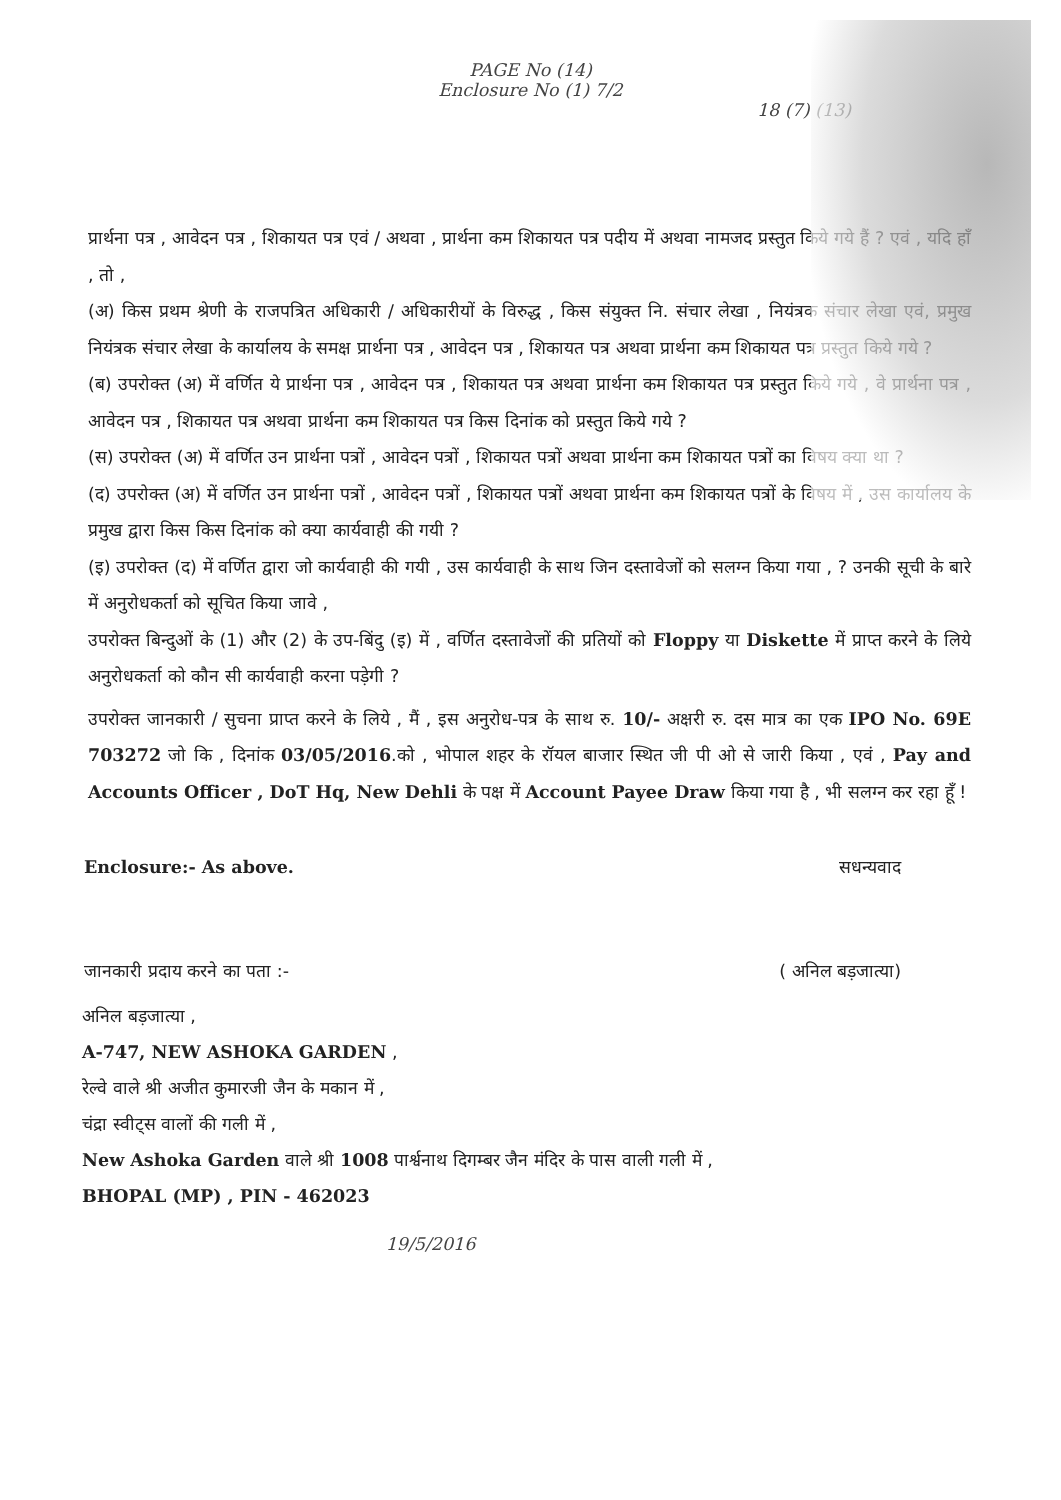PAGE No (14)
Enclosure No (1) 7/2
18 (7) (13)
प्रार्थना पत्र , आवेदन पत्र , शिकायत पत्र एवं / अथवा , प्रार्थना कम शिकायत पत्र पदीय में अथवा नामजद प्रस्तुत किये गये हैं ? एवं , यदि हाँ , तो ,
(अ) किस प्रथम श्रेणी के राजपत्रित अधिकारी / अधिकारीयों के विरुद्ध , किस संयुक्त नि. संचार लेखा , नियंत्रक संचार लेखा एवं, प्रमुख नियंत्रक संचार लेखा के कार्यालय के समक्ष प्रार्थना पत्र , आवेदन पत्र , शिकायत पत्र अथवा प्रार्थना कम शिकायत पत्र प्रस्तुत किये गये ?
(ब) उपरोक्त (अ) में वर्णित ये प्रार्थना पत्र , आवेदन पत्र , शिकायत पत्र अथवा प्रार्थना कम शिकायत पत्र प्रस्तुत किये गये , वे प्रार्थना पत्र , आवेदन पत्र , शिकायत पत्र अथवा प्रार्थना कम शिकायत पत्र किस दिनांक को प्रस्तुत किये गये ?
(स) उपरोक्त (अ) में वर्णित उन प्रार्थना पत्रों , आवेदन पत्रों , शिकायत पत्रों अथवा प्रार्थना कम शिकायत पत्रों का विषय क्या था ?
(द) उपरोक्त (अ) में वर्णित उन प्रार्थना पत्रों , आवेदन पत्रों , शिकायत पत्रों अथवा प्रार्थना कम शिकायत पत्रों के विषय में , उस कार्यालय के प्रमुख द्वारा किस किस दिनांक को क्या कार्यवाही की गयी ?
(इ) उपरोक्त (द) में वर्णित द्वारा जो कार्यवाही की गयी , उस कार्यवाही के साथ जिन दस्तावेजों को सलग्न किया गया , ? उनकी सूची के बारे में अनुरोधकर्ता को सूचित किया जावे ,
उपरोक्त बिन्दुओं के (1) और (2) के उप-बिंदु (इ) में , वर्णित दस्तावेजों की प्रतियों को Floppy या Diskette में प्राप्त करने के लिये अनुरोधकर्ता को कौन सी कार्यवाही करना पड़ेगी ?
उपरोक्त जानकारी / सुचना प्राप्त करने के लिये , मैं , इस अनुरोध-पत्र के साथ रु. 10/- अक्षरी रु. दस मात्र का एक IPO No. 69E 703272 जो कि , दिनांक 03/05/2016.को , भोपाल शहर के रॉयल बाजार स्थित जी पी ओ से जारी किया , एवं , Pay and Accounts Officer , DoT Hq, New Dehli के पक्ष में Account Payee Draw किया गया है , भी सलग्न कर रहा हूँ !
Enclosure:- As above. सधन्यवाद
जानकारी प्रदाय करने का पता :- ( अनिल बड़जात्या)
अनिल बड़जात्या ,
A-747, NEW ASHOKA GARDEN ,
रेल्वे वाले श्री अजीत कुमारजी जैन के मकान में ,
चंद्रा स्वीट्स वालों की गली में ,
New Ashoka Garden वाले श्री 1008 पार्श्वनाथ दिगम्बर जैन मंदिर के पास वाली गली में ,
BHOPAL (MP) , PIN - 462023
19/5/2016